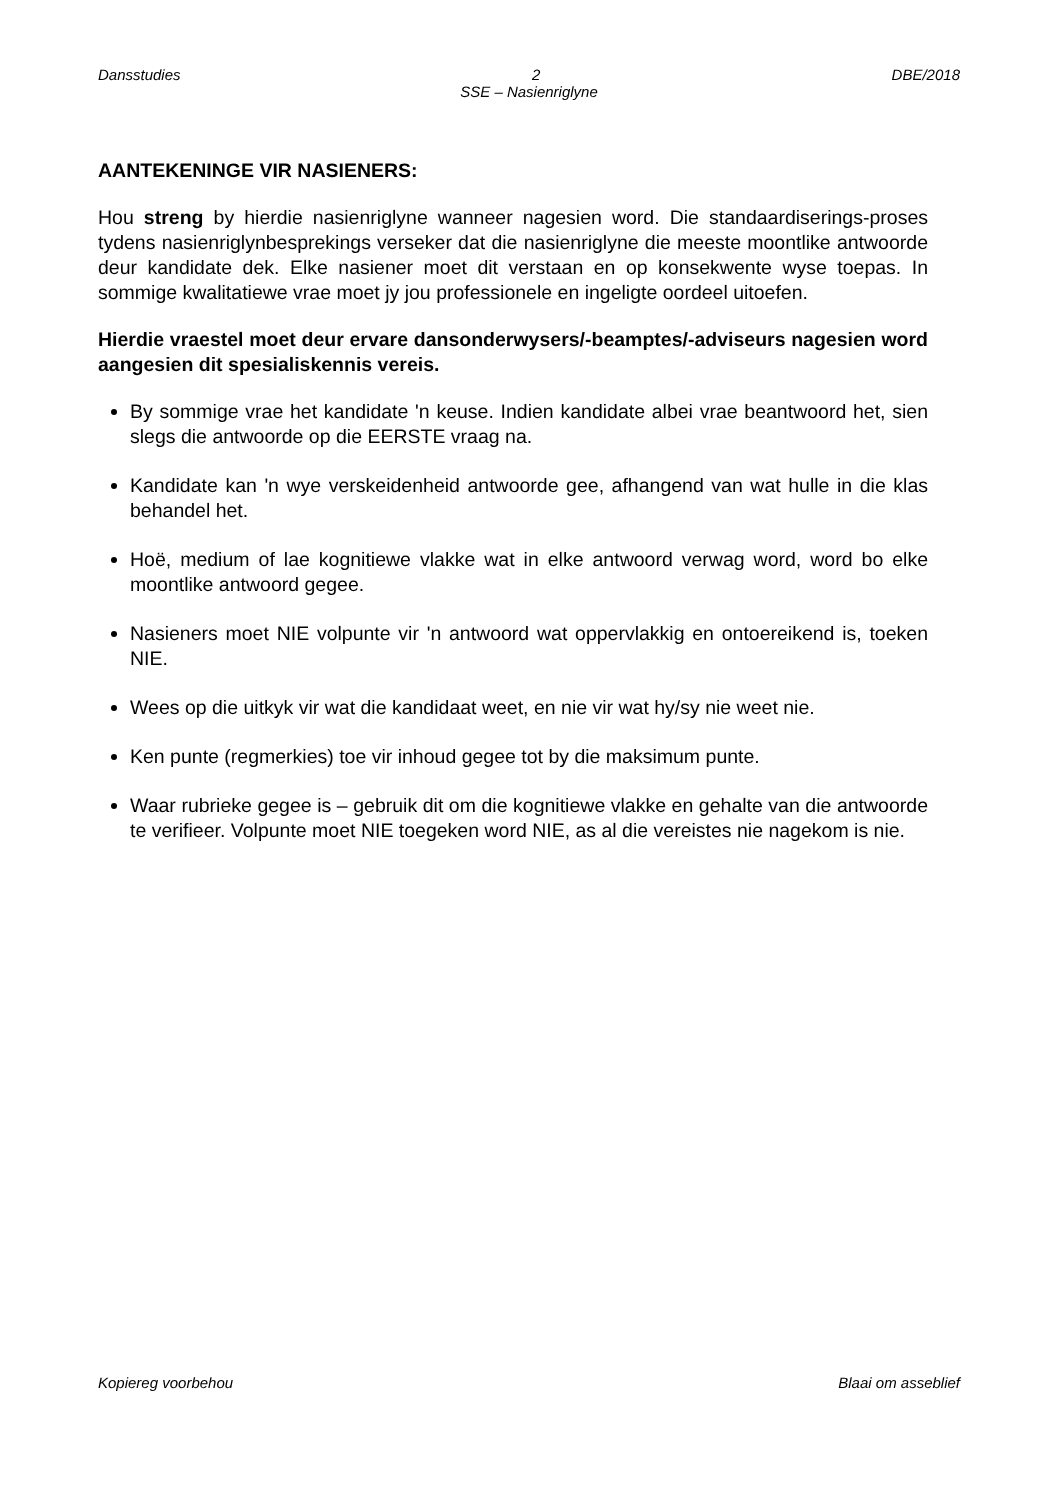Dansstudies 2 DBE/2018
SSE – Nasienriglyne
AANTEKENINGE VIR NASIENERS:
Hou streng by hierdie nasienriglyne wanneer nagesien word. Die standaardiserings-proses tydens nasienriglynbesprekings verseker dat die nasienriglyne die meeste moontlike antwoorde deur kandidate dek. Elke nasiener moet dit verstaan en op konsekwente wyse toepas. In sommige kwalitatiewe vrae moet jy jou professionele en ingeligte oordeel uitoefen.
Hierdie vraestel moet deur ervare dansonderwysers/-beamptes/-adviseurs nagesien word aangesien dit spesialiskennis vereis.
By sommige vrae het kandidate 'n keuse. Indien kandidate albei vrae beantwoord het, sien slegs die antwoorde op die EERSTE vraag na.
Kandidate kan 'n wye verskeidenheid antwoorde gee, afhangend van wat hulle in die klas behandel het.
Hoë, medium of lae kognitiewe vlakke wat in elke antwoord verwag word, word bo elke moontlike antwoord gegee.
Nasieners moet NIE volpunte vir 'n antwoord wat oppervlakkig en ontoereikend is, toeken NIE.
Wees op die uitkyk vir wat die kandidaat weet, en nie vir wat hy/sy nie weet nie.
Ken punte (regmerkies) toe vir inhoud gegee tot by die maksimum punte.
Waar rubrieke gegee is – gebruik dit om die kognitiewe vlakke en gehalte van die antwoorde te verifieer. Volpunte moet NIE toegeken word NIE, as al die vereistes nie nagekom is nie.
Kopiereg voorbehou Blaai om asseblief